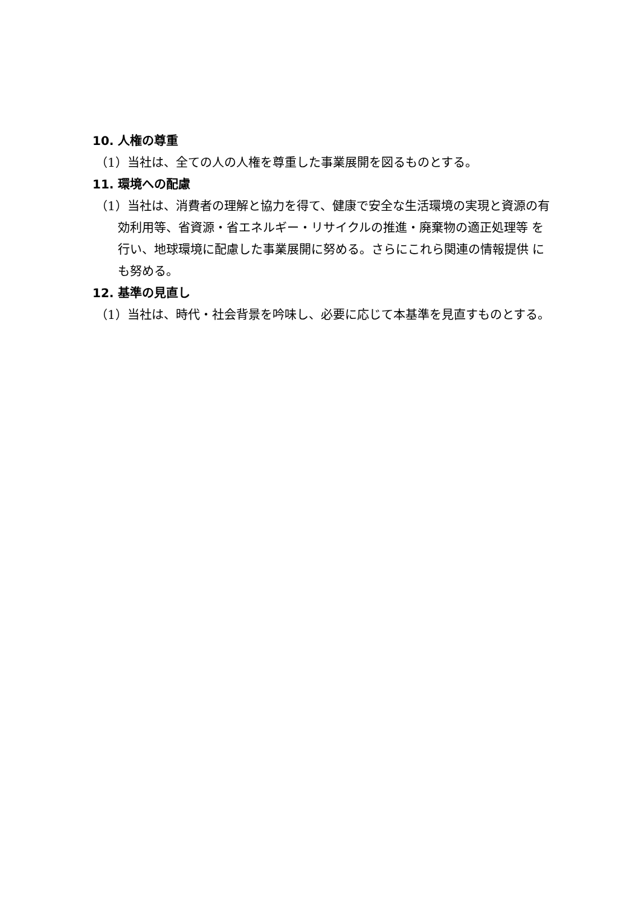10. 人権の尊重
（1）当社は、全ての人の人権を尊重した事業展開を図るものとする。
11. 環境への配慮
（1）当社は、消費者の理解と協力を得て、健康で安全な生活環境の実現と資源の有効利用等、省資源・省エネルギー・リサイクルの推進・廃棄物の適正処理等 を行い、地球環境に配慮した事業展開に努める。さらにこれら関連の情報提供 にも努める。
12. 基準の見直し
（1）当社は、時代・社会背景を吟味し、必要に応じて本基準を見直すものとする。